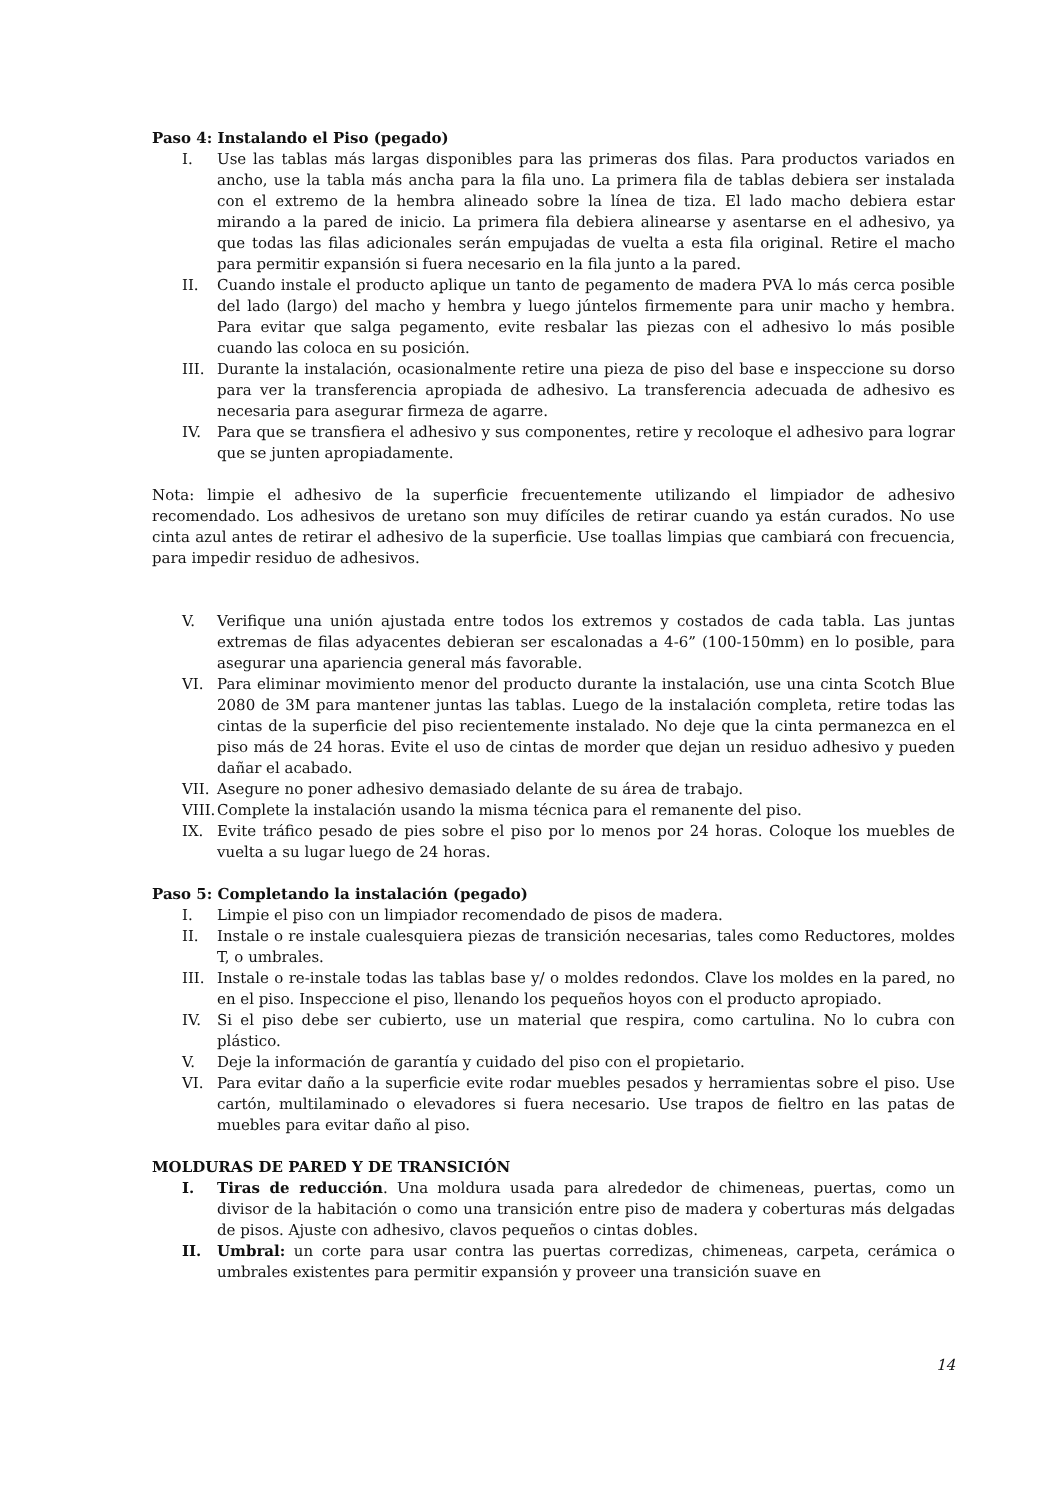Paso 4: Instalando el Piso (pegado)
I. Use las tablas más largas disponibles para las primeras dos filas. Para productos variados en ancho, use la tabla más ancha para la fila uno. La primera fila de tablas debiera ser instalada con el extremo de la hembra alineado sobre la línea de tiza. El lado macho debiera estar mirando a la pared de inicio. La primera fila debiera alinearse y asentarse en el adhesivo, ya que todas las filas adicionales serán empujadas de vuelta a esta fila original. Retire el macho para permitir expansión si fuera necesario en la fila junto a la pared.
II. Cuando instale el producto aplique un tanto de pegamento de madera PVA lo más cerca posible del lado (largo) del macho y hembra y luego júntelos firmemente para unir macho y hembra. Para evitar que salga pegamento, evite resbalar las piezas con el adhesivo lo más posible cuando las coloca en su posición.
III.
Durante la instalación, ocasionalmente retire una pieza de piso del base e inspeccione su dorso para ver la transferencia apropiada de adhesivo. La transferencia adecuada de adhesivo es necesaria para asegurar firmeza de agarre.
IV. Para que se transfiera el adhesivo y sus componentes, retire y recoloque el adhesivo para lograr que se junten apropiadamente.
Nota: limpie el adhesivo de la superficie frecuentemente utilizando el limpiador de adhesivo recomendado. Los adhesivos de uretano son muy difíciles de retirar cuando ya están curados. No use cinta azul antes de retirar el adhesivo de la superficie. Use toallas limpias que cambiará con frecuencia, para impedir residuo de adhesivos.
V. Verifique una unión ajustada entre todos los extremos y costados de cada tabla. Las juntas extremas de filas adyacentes debieran ser escalonadas a 4-6” (100-150mm) en lo posible, para asegurar una apariencia general más favorable.
VI. Para eliminar movimiento menor del producto durante la instalación, use una cinta Scotch Blue 2080 de 3M para mantener juntas las tablas. Luego de la instalación completa, retire todas las cintas de la superficie del piso recientemente instalado. No deje que la cinta permanezca en el piso más de 24 horas. Evite el uso de cintas de morder que dejan un residuo adhesivo y pueden dañar el acabado.
VII.
Asegure no poner adhesivo demasiado delante de su área de trabajo.
VIII.
Complete la instalación usando la misma técnica para el remanente del piso.
IX. Evite tráfico pesado de pies sobre el piso por lo menos por 24 horas. Coloque los muebles de vuelta a su lugar luego de 24 horas.
Paso 5: Completando la instalación (pegado)
I. Limpie el piso con un limpiador recomendado de pisos de madera.
II. Instale o re instale cualesquiera piezas de transición necesarias, tales como Reductores, moldes T, o umbrales.
III.
Instale o re-instale todas las tablas base y/ o moldes redondos. Clave los moldes en la pared, no en el piso. Inspeccione el piso, llenando los pequeños hoyos con el producto apropiado.
IV. Si el piso debe ser cubierto, use un material que respira, como cartulina. No lo cubra con plástico.
V. Deje la información de garantía y cuidado del piso con el propietario.
VI. Para evitar daño a la superficie evite rodar muebles pesados y herramientas sobre el piso. Use cartón, multilaminado o elevadores si fuera necesario. Use trapos de fieltro en las patas de muebles para evitar daño al piso.
MOLDURAS DE PARED Y DE TRANSICIÓN
I. Tiras de reducción. Una moldura usada para alrededor de chimeneas, puertas, como un divisor de la habitación o como una transición entre piso de madera y coberturas más delgadas de pisos. Ajuste con adhesivo, clavos pequeños o cintas dobles.
II. Umbral: un corte para usar contra las puertas corredizas, chimeneas, carpeta, cerámica o umbrales existentes para permitir expansión y proveer una transición suave en
14